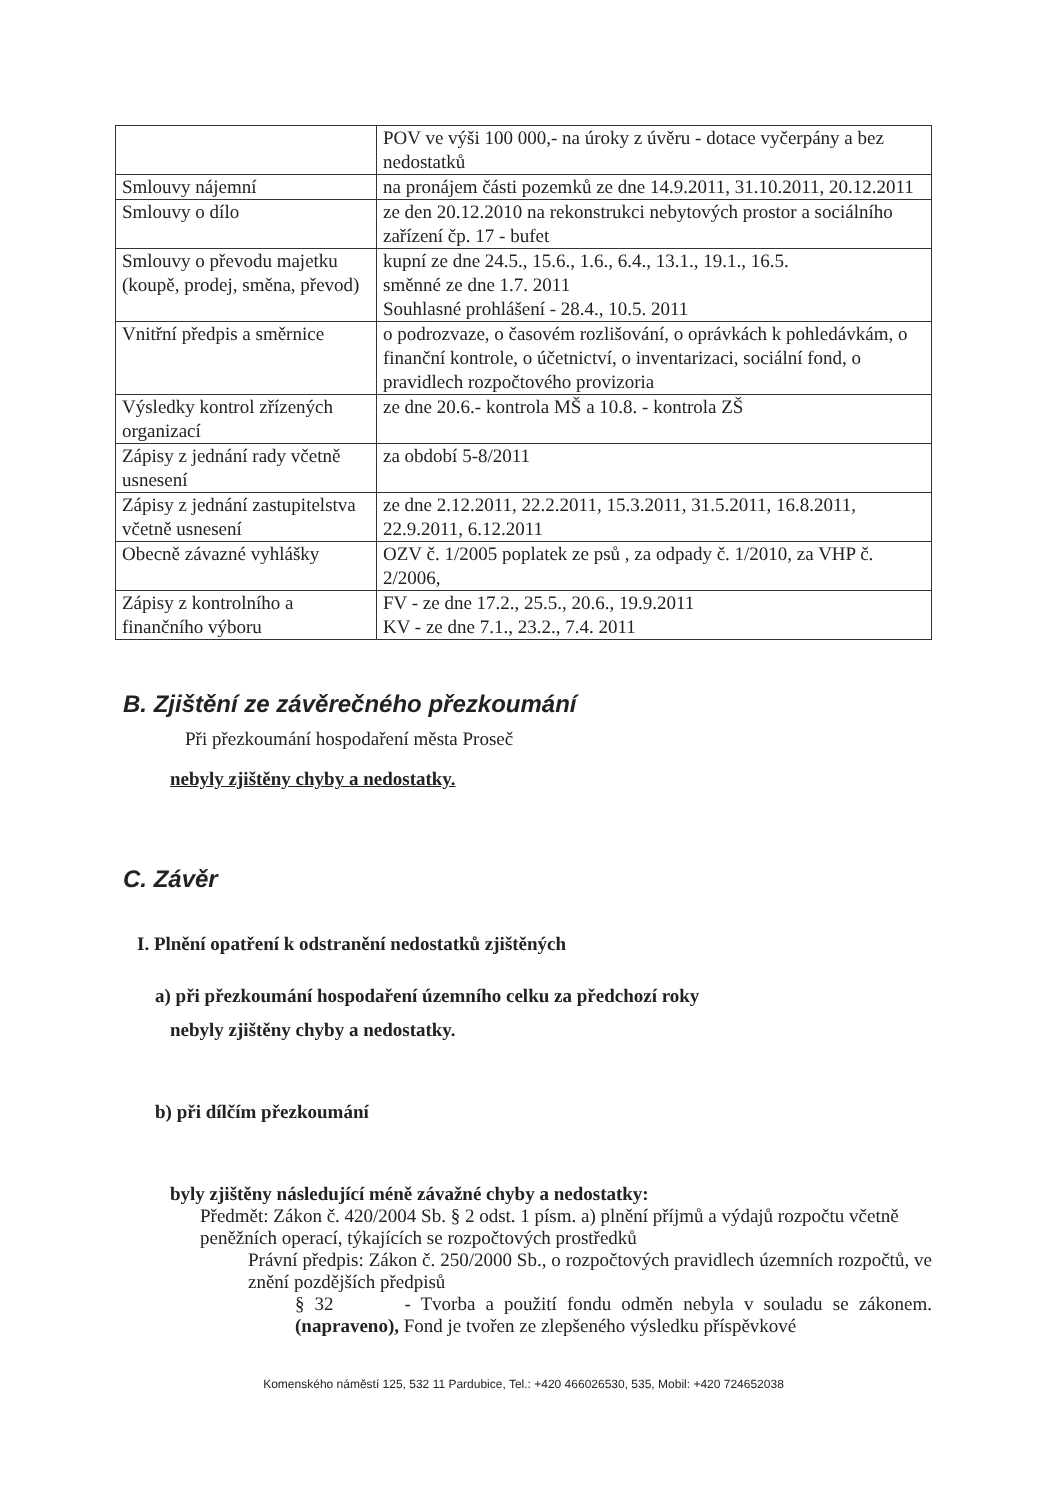| | POV ve výši 100 000,- na úroky z úvěru - dotace vyčerpány a bez nedostatků |
| Smlouvy nájemní | na pronájem části pozemků ze dne 14.9.2011, 31.10.2011, 20.12.2011 |
| Smlouvy o dílo | ze den 20.12.2010 na rekonstrukci nebytových prostor a sociálního zařízení čp. 17 - bufet |
| Smlouvy o převodu majetku (koupě, prodej, směna, převod) | kupní ze dne 24.5., 15.6., 1.6., 6.4., 13.1., 19.1., 16.5. směnné ze dne 1.7. 2011 Souhlasné prohlášení - 28.4., 10.5. 2011 |
| Vnitřní předpis a směrnice | o podrozvaze, o časovém rozlišování, o oprávkách k pohledávkám, o finanční kontrole, o účetnictví, o inventarizaci, sociální fond, o pravidlech rozpočtového provizoria |
| Výsledky kontrol zřízených organizací | ze dne 20.6.- kontrola MŠ a 10.8. - kontrola ZŠ |
| Zápisy z jednání rady včetně usnesení | za období 5-8/2011 |
| Zápisy z jednání zastupitelstva včetně usnesení | ze dne 2.12.2011, 22.2.2011, 15.3.2011, 31.5.2011, 16.8.2011, 22.9.2011, 6.12.2011 |
| Obecně závazné vyhlášky | OZV č. 1/2005 poplatek ze psů , za odpady č. 1/2010, za VHP č. 2/2006, |
| Zápisy z kontrolního a finančního výboru | FV - ze dne 17.2., 25.5., 20.6., 19.9.2011 KV - ze dne 7.1., 23.2., 7.4. 2011 |
B. Zjištění ze závěrečného přezkoumání
Při přezkoumání hospodaření města Proseč
nebyly zjištěny chyby a nedostatky.
C. Závěr
I. Plnění opatření k odstranění nedostatků zjištěných
a) při přezkoumání hospodaření územního celku za předchozí roky
nebyly zjištěny chyby a nedostatky.
b) při dílčím přezkoumání
byly zjištěny následující méně závažné chyby a nedostatky:
Předmět: Zákon č. 420/2004 Sb. § 2 odst. 1 písm. a) plnění příjmů a výdajů rozpočtu včetně peněžních operací, týkajících se rozpočtových prostředků
Právní předpis: Zákon č. 250/2000 Sb., o rozpočtových pravidlech územních rozpočtů, ve znění pozdějších předpisů
§ 32 - Tvorba a použití fondu odměn nebyla v souladu se zákonem. (napraveno), Fond je tvořen ze zlepšeného výsledku příspěvkové
Komenského náměstí 125, 532 11 Pardubice, Tel.: +420 466026530, 535, Mobil: +420 724652038